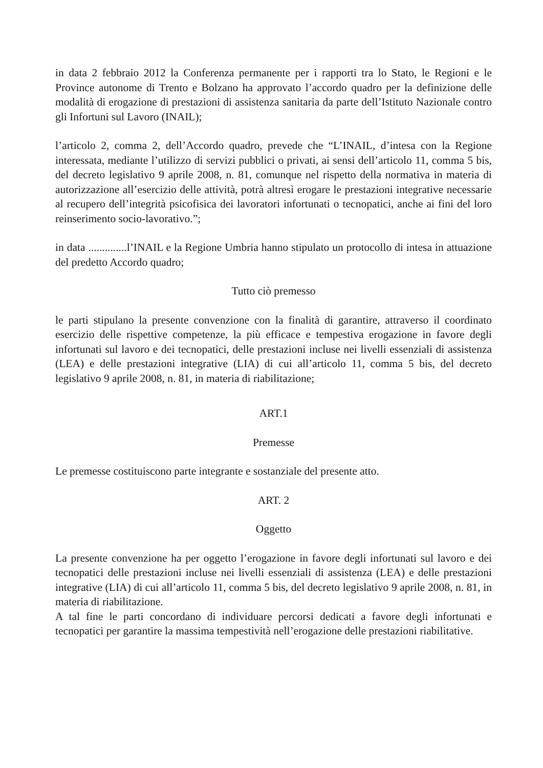in data 2 febbraio 2012 la Conferenza permanente per i rapporti tra lo Stato, le Regioni e le Province autonome di Trento e Bolzano ha approvato l’accordo quadro per la definizione delle modalità di erogazione di prestazioni di assistenza sanitaria da parte dell’Istituto Nazionale contro gli Infortuni sul Lavoro (INAIL);
l’articolo 2, comma 2, dell’Accordo quadro, prevede che “L’INAIL, d’intesa con la Regione interessata, mediante l’utilizzo di servizi pubblici o privati, ai sensi dell’articolo 11, comma 5 bis, del decreto legislativo 9 aprile 2008, n. 81, comunque nel rispetto della normativa in materia di autorizzazione all’esercizio delle attività, potrà altresì erogare le prestazioni integrative necessarie al recupero dell’integrità psicofisica dei lavoratori infortunati o tecnopatici, anche ai fini del loro reinserimento socio-lavorativo.”;
in data ..............l’INAIL e la Regione Umbria hanno stipulato un protocollo di intesa in attuazione del predetto Accordo quadro;
Tutto ciò premesso
le parti stipulano la presente convenzione con la finalità di garantire, attraverso il coordinato esercizio delle rispettive competenze, la più efficace e tempestiva erogazione in favore degli infortunati sul lavoro e dei tecnopatici, delle prestazioni incluse nei livelli essenziali di assistenza (LEA) e delle prestazioni integrative (LIA) di cui all’articolo 11, comma 5 bis, del decreto legislativo 9 aprile 2008, n. 81, in materia di riabilitazione;
ART.1
Premesse
Le premesse costituiscono parte integrante e sostanziale del presente atto.
ART. 2
Oggetto
La presente convenzione ha per oggetto l’erogazione in favore degli infortunati sul lavoro e dei tecnopatici delle prestazioni incluse nei livelli essenziali di assistenza (LEA) e delle prestazioni integrative (LIA) di cui all’articolo 11, comma 5 bis, del decreto legislativo 9 aprile 2008, n. 81, in materia di riabilitazione.
A tal fine le parti concordano di individuare percorsi dedicati a favore degli infortunati e tecnopatici per garantire la massima tempestività nell’erogazione delle prestazioni riabilitative.